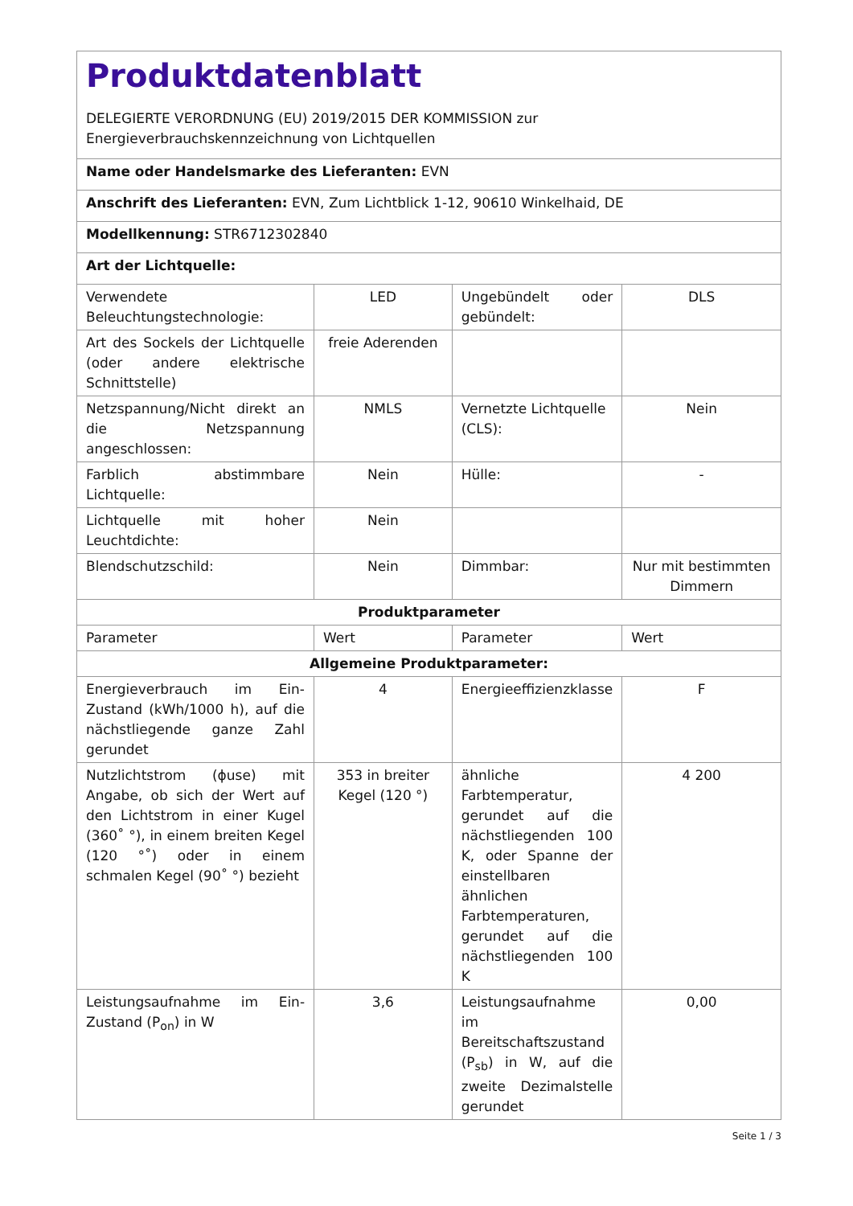| Produktdatenblatt DELEGIERTE VERORDNUNG (EU) 2019/2015 DER KOMMISSION zur Energieverbrauchskennzeichnung von Lichtquellen | | | |
| Name oder Handelsmarke des Lieferanten: EVN | | | |
| Anschrift des Lieferanten: EVN, Zum Lichtblick 1-12, 90610 Winkelhaid, DE | | | |
| Modellkennung: STR6712302840 | | | |
| Art der Lichtquelle: | | | |
| Verwendete Beleuchtungstechnologie: | LED | Ungebündelt oder gebündelt: | DLS |
| Art des Sockels der Lichtquelle (oder andere elektrische Schnittstelle) | freie Aderenden | | |
| Netzspannung/Nicht direkt an die Netzspannung angeschlossen: | NMLS | Vernetzte Lichtquelle (CLS): | Nein |
| Farblich abstimmbare Lichtquelle: | Nein | Hülle: | - |
| Lichtquelle mit hoher Leuchtdichte: | Nein | | |
| Blendschutzschild: | Nein | Dimmbar: | Nur mit bestimmten Dimmern |
| Produktparameter | | | |
| Parameter | Wert | Parameter | Wert |
| Allgemeine Produktparameter: | | | |
| Energieverbrauch im Ein-Zustand (kWh/1000 h), auf die nächstliegende ganze Zahl gerundet | 4 | Energieeffizienzklasse | F |
| Nutzlichtstrom (ϕuse) mit Angabe, ob sich der Wert auf den Lichtstrom in einer Kugel (360˚ °), in einem breiten Kegel (120 °˚) oder in einem schmalen Kegel (90˚ °) bezieht | 353 in breiter Kegel (120 °) | ähnliche Farbtemperatur, gerundet auf die nächstliegenden 100 K, oder Spanne der einstellbaren ähnlichen Farbtemperaturen, gerundet auf die nächstliegenden 100 K | 4 200 |
| Leistungsaufnahme im Ein-Zustand (P<sub>on</sub>) in W | 3,6 | Leistungsaufnahme im Bereitschaftszustand (P<sub>sb</sub>) in W, auf die zweite Dezimalstelle gerundet | 0,00 |
Seite 1 / 3